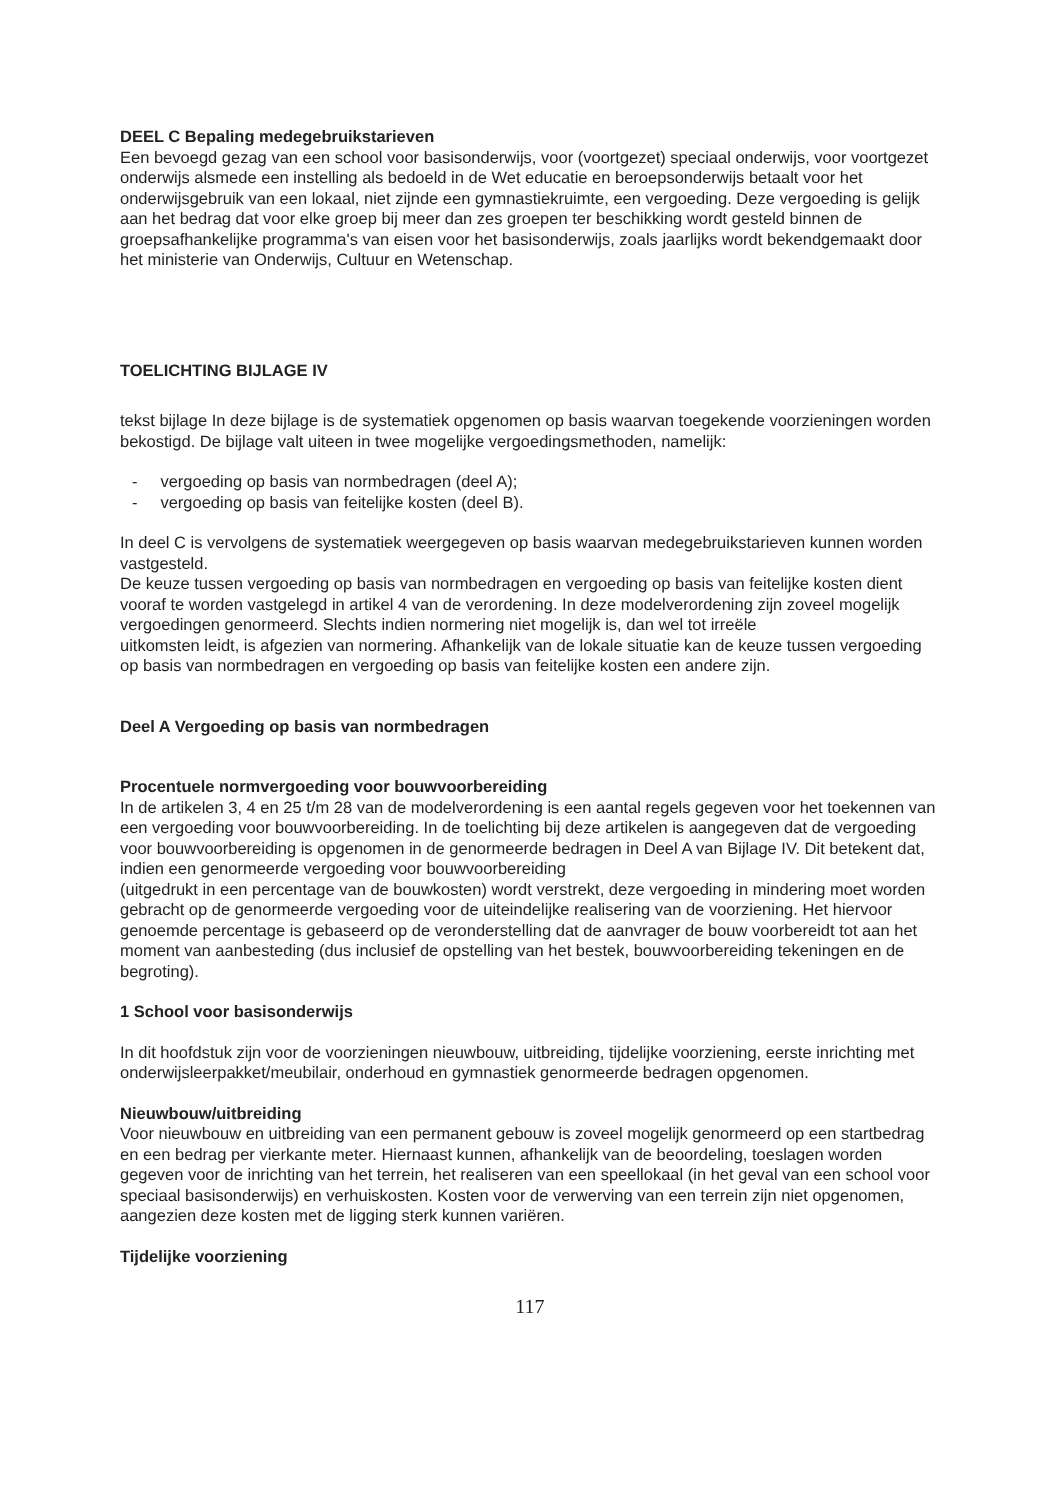DEEL C Bepaling medegebruikstarieven
Een bevoegd gezag van een school voor basisonderwijs, voor (voortgezet) speciaal onderwijs, voor voortgezet onderwijs alsmede een instelling als bedoeld in de Wet educatie en beroepsonderwijs betaalt voor het onderwijsgebruik van een lokaal, niet zijnde een gymnastiekruimte, een vergoeding. Deze vergoeding is gelijk aan het bedrag dat voor elke groep bij meer dan zes groepen ter beschikking wordt gesteld binnen de groepsafhankelijke programma's van eisen voor het basisonderwijs, zoals jaarlijks wordt bekendgemaakt door het ministerie van Onderwijs, Cultuur en Wetenschap.
TOELICHTING BIJLAGE IV
tekst bijlage In deze bijlage is de systematiek opgenomen op basis waarvan toegekende voorzieningen worden bekostigd. De bijlage valt uiteen in twee mogelijke vergoedingsmethoden, namelijk:
- vergoeding op basis van normbedragen (deel A);
- vergoeding op basis van feitelijke kosten (deel B).
In deel C is vervolgens de systematiek weergegeven op basis waarvan medegebruikstarieven kunnen worden vastgesteld.
De keuze tussen vergoeding op basis van normbedragen en vergoeding op basis van feitelijke kosten dient vooraf te worden vastgelegd in artikel 4 van de verordening. In deze modelverordening zijn zoveel mogelijk vergoedingen genormeerd. Slechts indien normering niet mogelijk is, dan wel tot irreële
uitkomsten leidt, is afgezien van normering. Afhankelijk van de lokale situatie kan de keuze tussen vergoeding op basis van normbedragen en vergoeding op basis van feitelijke kosten een andere zijn.
Deel A Vergoeding op basis van normbedragen
Procentuele normvergoeding voor bouwvoorbereiding
In de artikelen 3, 4 en 25 t/m 28 van de modelverordening is een aantal regels gegeven voor het toekennen van een vergoeding voor bouwvoorbereiding. In de toelichting bij deze artikelen is aangegeven dat de vergoeding voor bouwvoorbereiding is opgenomen in de genormeerde bedragen in Deel A van Bijlage IV. Dit betekent dat, indien een genormeerde vergoeding voor bouwvoorbereiding
(uitgedrukt in een percentage van de bouwkosten) wordt verstrekt, deze vergoeding in mindering moet worden gebracht op de genormeerde vergoeding voor de uiteindelijke realisering van de voorziening. Het hiervoor genoemde percentage is gebaseerd op de veronderstelling dat de aanvrager de bouw voorbereidt tot aan het moment van aanbesteding (dus inclusief de opstelling van het bestek, bouwvoorbereiding tekeningen en de begroting).
1 School voor basisonderwijs
In dit hoofdstuk zijn voor de voorzieningen nieuwbouw, uitbreiding, tijdelijke voorziening, eerste inrichting met onderwijsleerpakket/meubilair, onderhoud en gymnastiek genormeerde bedragen opgenomen.
Nieuwbouw/uitbreiding
Voor nieuwbouw en uitbreiding van een permanent gebouw is zoveel mogelijk genormeerd op een startbedrag en een bedrag per vierkante meter. Hiernaast kunnen, afhankelijk van de beoordeling, toeslagen worden gegeven voor de inrichting van het terrein, het realiseren van een speellokaal (in het geval van een school voor speciaal basisonderwijs) en verhuiskosten. Kosten voor de verwerving van een terrein zijn niet opgenomen, aangezien deze kosten met de ligging sterk kunnen variëren.
Tijdelijke voorziening
117